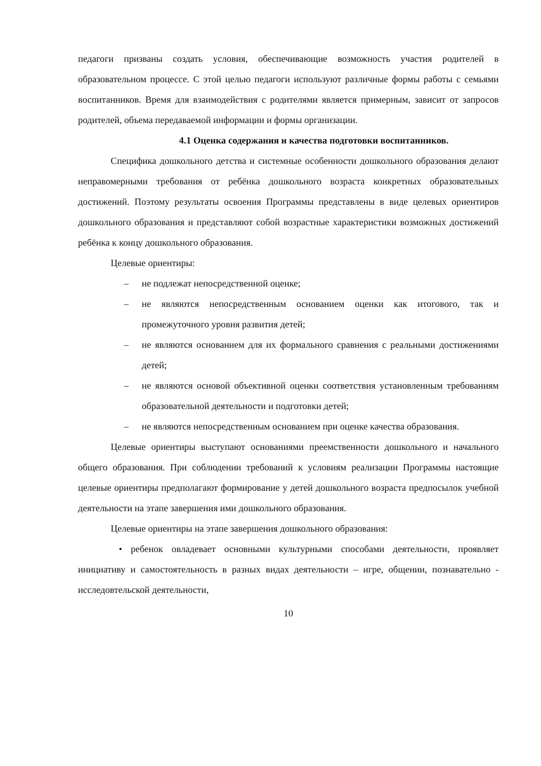педагоги призваны создать условия, обеспечивающие возможность участия родителей в образовательном процессе. С этой целью педагоги используют различные формы работы с семьями воспитанников. Время для взаимодействия с родителями является примерным, зависит от запросов родителей, объема передаваемой информации и формы организации.
4.1 Оценка содержания и качества подготовки воспитанников.
Специфика дошкольного детства и системные особенности дошкольного образования делают неправомерными требования от ребёнка дошкольного возраста конкретных образовательных достижений. Поэтому результаты освоения Программы представлены в виде целевых ориентиров дошкольного образования и представляют собой возрастные характеристики возможных достижений ребёнка к концу дошкольного образования.
Целевые ориентиры:
– не подлежат непосредственной оценке;
– не являются непосредственным основанием оценки как итогового, так и промежуточного уровня развития детей;
– не являются основанием для их формального сравнения с реальными достижениями детей;
– не являются основой объективной оценки соответствия установленным требованиям образовательной деятельности и подготовки детей;
– не являются непосредственным основанием при оценке качества образования.
Целевые ориентиры выступают основаниями преемственности дошкольного и начального общего образования. При соблюдении требований к условиям реализации Программы настоящие целевые ориентиры предполагают формирование у детей дошкольного возраста предпосылок учебной деятельности на этапе завершения ими дошкольного образования.
Целевые ориентиры на этапе завершения дошкольного образования:
• ребенок овладевает основными культурными способами деятельности, проявляет инициативу и самостоятельность в разных видах деятельности – игре, общении, познавательно - исследовтельской деятельности,
10